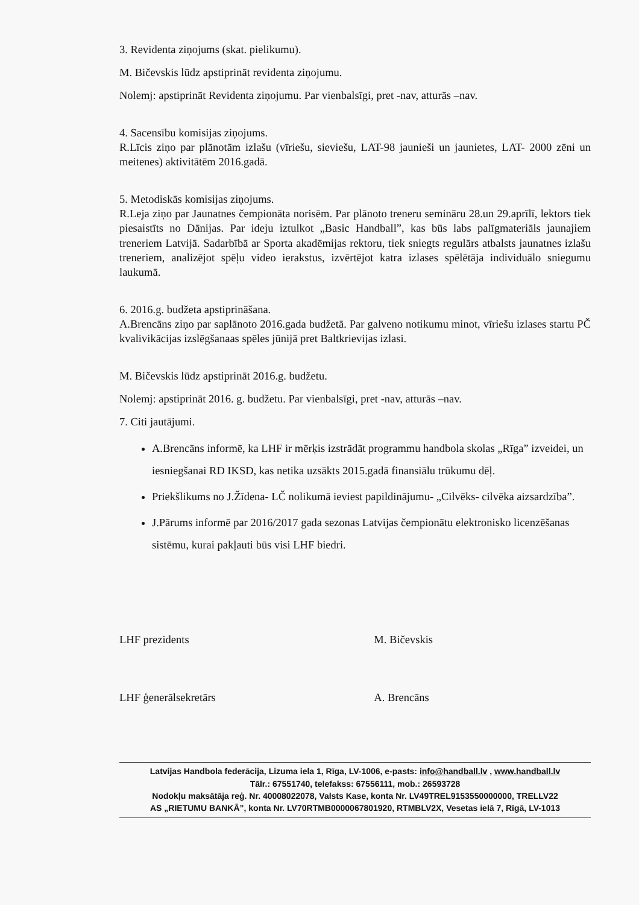3. Revidenta ziņojums (skat. pielikumu).
M. Bičevskis lūdz apstiprināt revidenta ziņojumu.
Nolemj: apstiprināt Revidenta ziņojumu. Par vienbalsīgi, pret -nav, atturās –nav.
4. Sacensību komisijas ziņojums.
R.Līcis ziņo par plānotām izlašu (vīriešu, sieviešu, LAT-98 jaunieši un jaunietes, LAT- 2000 zēni un meitenes) aktivitātēm 2016.gadā.
5. Metodiskās komisijas ziņojums.
R.Leja ziņo par Jaunatnes čempionāta norisēm. Par plānoto treneru semināru 28.un 29.aprīlī, lektors tiek piesaistīts no Dānijas. Par ideju iztulkot „Basic Handball”, kas būs labs palīgmateriāls jaunajiem treneriem Latvijā. Sadarbībā ar Sporta akadēmijas rektoru, tiek sniegts regulārs atbalsts jaunatnes izlašu treneriem, analizējot spēļu video ierakstus, izvērtējot katra izlases spēlētāja individuālo sniegumu laukumā.
6. 2016.g. budžeta apstiprināšana.
A.Brencāns ziņo par saplānoto 2016.gada budžetā. Par galveno notikumu minot, vīriešu izlases startu PČ kvalivikācijas izslēgšanaas spēles jūnijā pret Baltkrievijas izlasi.
M. Bičevskis lūdz apstiprināt 2016.g. budžetu.
Nolemj: apstiprināt 2016. g. budžetu. Par vienbalsīgi, pret -nav, atturās –nav.
7. Citi jautājumi.
A.Brencāns informē, ka LHF ir mērķis izstrādāt programmu handbola skolas „Rīga” izveidei, un iesniegšanai RD IKSD, kas netika uzsākts 2015.gadā finansiālu trūkumu dēļ.
Priekšlikums no J.Žīdena- LČ nolikumā ieviest papildinājumu- „Cilvēks- cilvēka aizsardzība”.
J.Pārums informē par 2016/2017 gada sezonas Latvijas čempionātu elektronisko licenzēšanas sistēmu, kurai pakļauti būs visi LHF biedri.
LHF prezidents
LHF ģenerālsekretārs
M. Bičevskis
A. Brencāns
Latvijas Handbola federācija, Lizuma iela 1, Rīga, LV-1006, e-pasts: info@handball.lv , www.handball.lv
Tālr.: 67551740, telefakss: 67556111, mob.: 26593728
Nodokļu maksātāja reģ. Nr. 40008022078, Valsts Kase, konta Nr. LV49TREL9153550000000, TRELLV22
AS „RIETUMU BANKĀ”, konta Nr. LV70RTMB0000067801920, RTMBLV2X, Vesetas ielā 7, Rīgā, LV-1013